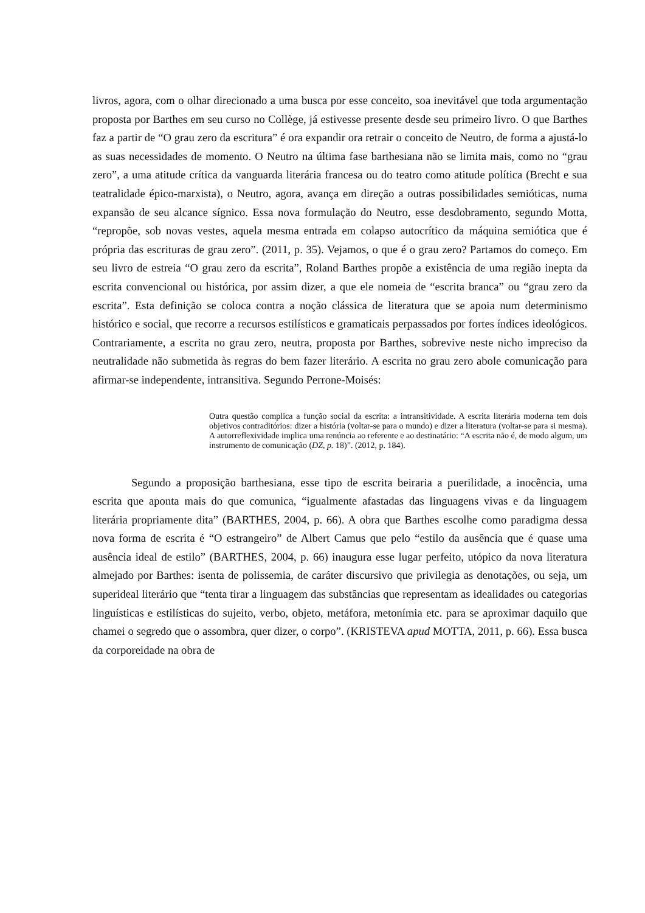livros, agora, com o olhar direcionado a uma busca por esse conceito, soa inevitável que toda argumentação proposta por Barthes em seu curso no Collège, já estivesse presente desde seu primeiro livro. O que Barthes faz a partir de “O grau zero da escritura” é ora expandir ora retrair o conceito de Neutro, de forma a ajustá-lo as suas necessidades de momento. O Neutro na última fase barthesiana não se limita mais, como no “grau zero”, a uma atitude crítica da vanguarda literária francesa ou do teatro como atitude política (Brecht e sua teatralidade épico-marxista), o Neutro, agora, avança em direção a outras possibilidades semióticas, numa expansão de seu alcance sígnico. Essa nova formulação do Neutro, esse desdobramento, segundo Motta, “repropõe, sob novas vestes, aquela mesma entrada em colapso autocrítico da máquina semiótica que é própria das escrituras de grau zero”. (2011, p. 35). Vejamos, o que é o grau zero? Partamos do começo. Em seu livro de estreia “O grau zero da escrita”, Roland Barthes propõe a existência de uma região inepta da escrita convencional ou histórica, por assim dizer, a que ele nomeia de “escrita branca” ou “grau zero da escrita”. Esta definição se coloca contra a noção clássica de literatura que se apoia num determinismo histórico e social, que recorre a recursos estilísticos e gramaticais perpassados por fortes índices ideológicos. Contrariamente, a escrita no grau zero, neutra, proposta por Barthes, sobrevive neste nicho impreciso da neutralidade não submetida às regras do bem fazer literário. A escrita no grau zero abole comunicação para afirmar-se independente, intransitiva. Segundo Perrone-Moisés:
Outra questão complica a função social da escrita: a intransitividade. A escrita literária moderna tem dois objetivos contraditórios: dizer a história (voltar-se para o mundo) e dizer a literatura (voltar-se para si mesma). A autorreflexividade implica uma renúncia ao referente e ao destinatário: “A escrita não é, de modo algum, um instrumento de comunicação (DZ, p. 18)”. (2012, p. 184).
Segundo a proposição barthesiana, esse tipo de escrita beiraria a puerilidade, a inocência, uma escrita que aponta mais do que comunica, “igualmente afastadas das linguagens vivas e da linguagem literária propriamente dita” (BARTHES, 2004, p. 66). A obra que Barthes escolhe como paradigma dessa nova forma de escrita é “O estrangeiro” de Albert Camus que pelo “estilo da ausência que é quase uma ausência ideal de estilo” (BARTHES, 2004, p. 66) inaugura esse lugar perfeito, utópico da nova literatura almejado por Barthes: isenta de polissemia, de caráter discursivo que privilegia as denotações, ou seja, um superideal literário que “tenta tirar a linguagem das substâncias que representam as idealidades ou categorias linguísticas e estilísticas do sujeito, verbo, objeto, metáfora, metonímia etc. para se aproximar daquilo que chamei o segredo que o assombra, quer dizer, o corpo”. (KRISTEVA apud MOTTA, 2011, p. 66). Essa busca da corporeidade na obra de